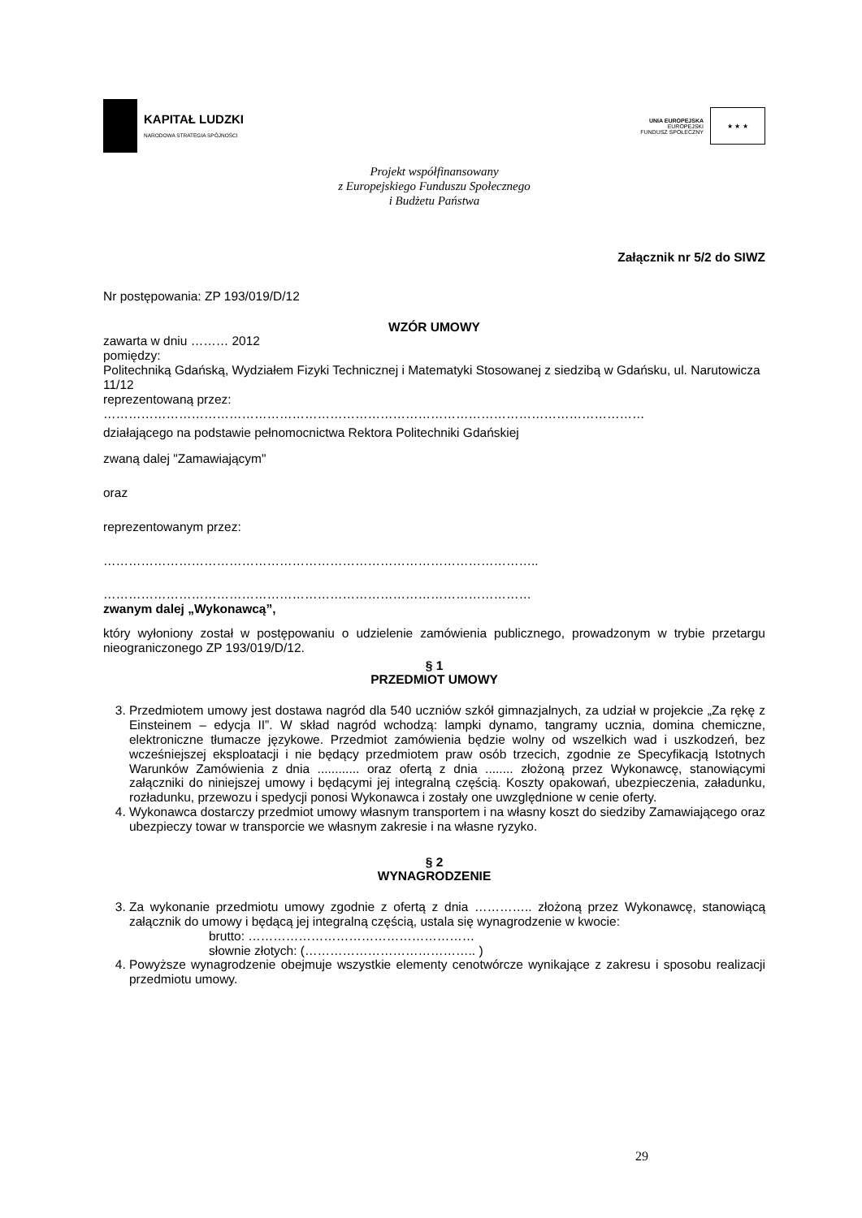KAPITAŁ LUDZKI
NARODOWA STRATEGIA SPÓJNOŚCI
UNIA EUROPEJSKA
EUROPEJSKI
FUNDUSZ SPOŁECZNY
★ ★ ★
Projekt współfinansowany
z Europejskiego Funduszu Społecznego
i Budżetu Państwa
Załącznik nr 5/2 do SIWZ
Nr postępowania: ZP 193/019/D/12
WZÓR UMOWY
zawarta w dniu ……… 2012
pomiędzy:
Politechniką Gdańską, Wydziałem Fizyki Technicznej i Matematyki Stosowanej z siedzibą w Gdańsku, ul. Narutowicza 11/12
reprezentowaną przez:
…………………………………………………………………………………………………………………
działającego na podstawie pełnomocnictwa Rektora Politechniki Gdańskiej
zwaną dalej "Zamawiającym"
oraz
reprezentowanym przez:
…………………………………………………………………………………………..
…………………………………………………………………………………………
zwanym dalej „Wykonawcą”,
który wyłoniony został w postępowaniu o udzielenie zamówienia publicznego, prowadzonym w trybie przetargu nieograniczonego ZP 193/019/D/12.
§ 1
PRZEDMIOT UMOWY
3. Przedmiotem umowy jest dostawa nagród dla 540 uczniów szkół gimnazjalnych, za udział w projekcie „Za rękę z Einsteinem – edycja II”. W skład nagród wchodzą: lampki dynamo, tangramy ucznia, domina chemiczne, elektroniczne tłumacze językowe. Przedmiot zamówienia będzie wolny od wszelkich wad i uszkodzeń, bez wcześniejszej eksploatacji i nie będący przedmiotem praw osób trzecich, zgodnie ze Specyfikacją Istotnych Warunków Zamówienia z dnia ............ oraz ofertą z dnia ........ złożoną przez Wykonawcę, stanowiącymi załączniki do niniejszej umowy i będącymi jej integralną częścią. Koszty opakowań, ubezpieczenia, załadunku, rozładunku, przewozu i spedycji ponosi Wykonawca i zostały one uwzględnione w cenie oferty.
4. Wykonawca dostarczy przedmiot umowy własnym transportem i na własny koszt do siedziby Zamawiającego oraz ubezpieczy towar w transporcie we własnym zakresie i na własne ryzyko.
§ 2
WYNAGRODZENIE
3. Za wykonanie przedmiotu umowy zgodnie z ofertą z dnia ………….. złożoną przez Wykonawcę, stanowiącą załącznik do umowy i będącą jej integralną częścią, ustala się wynagrodzenie w kwocie:
brutto: ………………………………………………
słownie złotych: (………………………………….. )
4. Powyższe wynagrodzenie obejmuje wszystkie elementy cenotwórcze wynikające z zakresu i sposobu realizacji przedmiotu umowy.
29